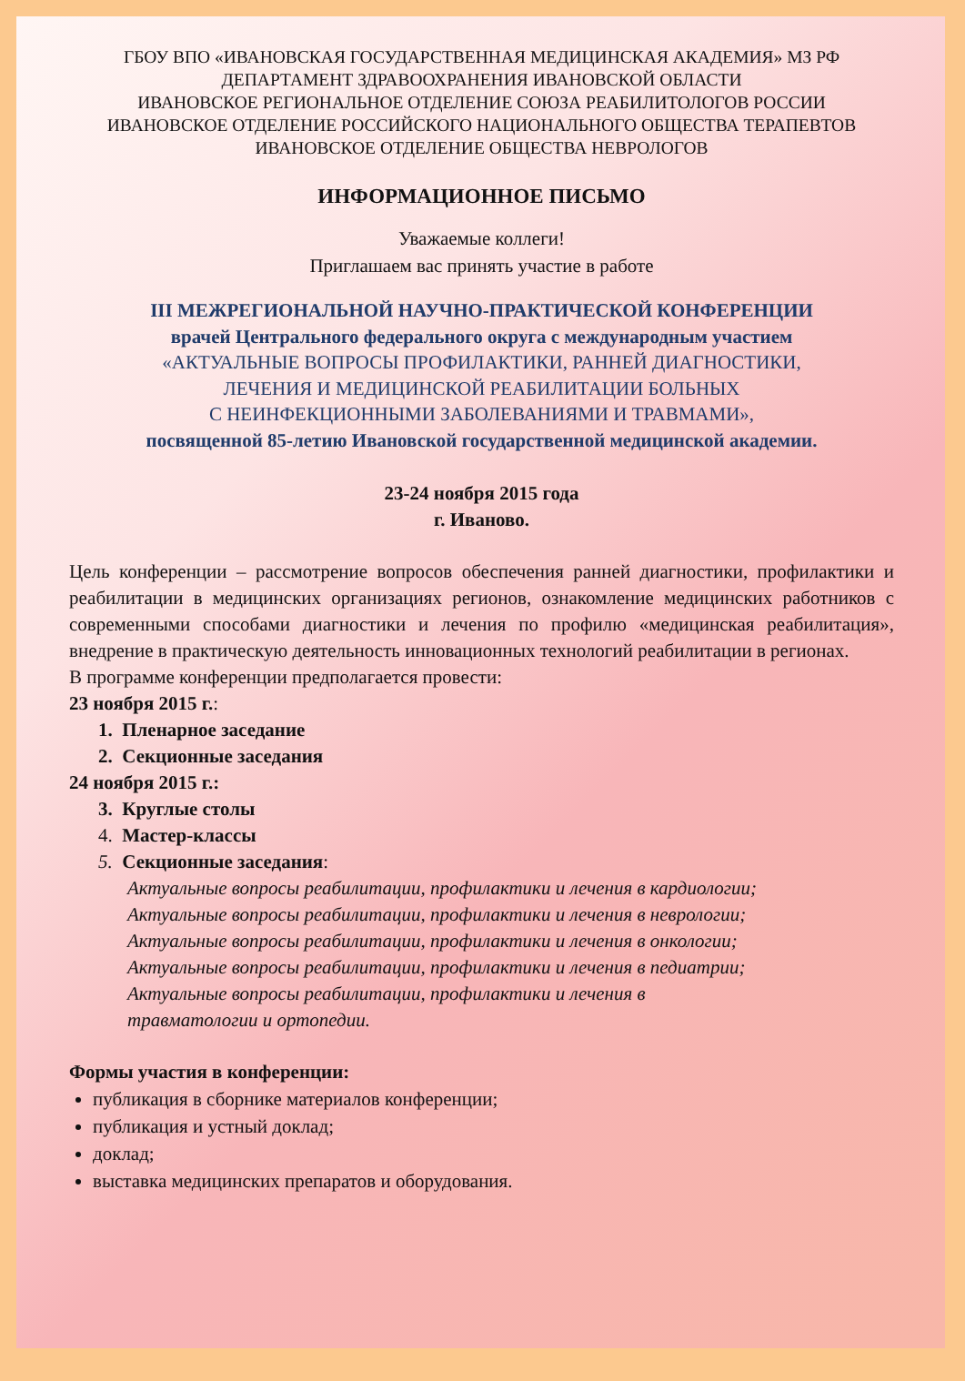ГБОУ ВПО «ИВАНОВСКАЯ ГОСУДАРСТВЕННАЯ МЕДИЦИНСКАЯ АКАДЕМИЯ» МЗ РФ
ДЕПАРТАМЕНТ ЗДРАВООХРАНЕНИЯ ИВАНОВСКОЙ ОБЛАСТИ
ИВАНОВСКОЕ РЕГИОНАЛЬНОЕ ОТДЕЛЕНИЕ СОЮЗА РЕАБИЛИТОЛОГОВ РОССИИ
ИВАНОВСКОЕ ОТДЕЛЕНИЕ РОССИЙСКОГО НАЦИОНАЛЬНОГО ОБЩЕСТВА ТЕРАПЕВТОВ
ИВАНОВСКОЕ ОТДЕЛЕНИЕ ОБЩЕСТВА НЕВРОЛОГОВ
ИНФОРМАЦИОННОЕ ПИСЬМО
Уважаемые коллеги!
Приглашаем вас принять участие в работе
III МЕЖРЕГИОНАЛЬНОЙ НАУЧНО-ПРАКТИЧЕСКОЙ КОНФЕРЕНЦИИ
врачей Центрального федерального округа с международным участием
«АКТУАЛЬНЫЕ ВОПРОСЫ ПРОФИЛАКТИКИ, РАННЕЙ ДИАГНОСТИКИ,
ЛЕЧЕНИЯ И МЕДИЦИНСКОЙ РЕАБИЛИТАЦИИ БОЛЬНЫХ
С НЕИНФЕКЦИОННЫМИ ЗАБОЛЕВАНИЯМИ И ТРАВМАМИ»,
посвященной 85-летию Ивановской государственной медицинской академии.
23-24 ноября 2015 года
г. Иваново.
Цель конференции – рассмотрение вопросов обеспечения ранней диагностики, профилактики и реабилитации в медицинских организациях регионов, ознакомление медицинских работников с современными способами диагностики и лечения по профилю «медицинская реабилитация», внедрение в практическую деятельность инновационных технологий реабилитации в регионах.
В программе конференции предполагается провести:
23 ноября 2015 г.:
1. Пленарное заседание
2. Секционные заседания
24 ноября 2015 г.:
3. Круглые столы
4. Мастер-классы
5. Секционные заседания:
Актуальные вопросы реабилитации, профилактики и лечения в кардиологии;
Актуальные вопросы реабилитации, профилактики и лечения в неврологии;
Актуальные вопросы реабилитации, профилактики и лечения в онкологии;
Актуальные вопросы реабилитации, профилактики и лечения в педиатрии;
Актуальные вопросы реабилитации, профилактики и лечения в
травматологии и ортопедии.
Формы участия в конференции:
публикация в сборнике материалов конференции;
публикация и устный доклад;
доклад;
выставка медицинских препаратов и оборудования.